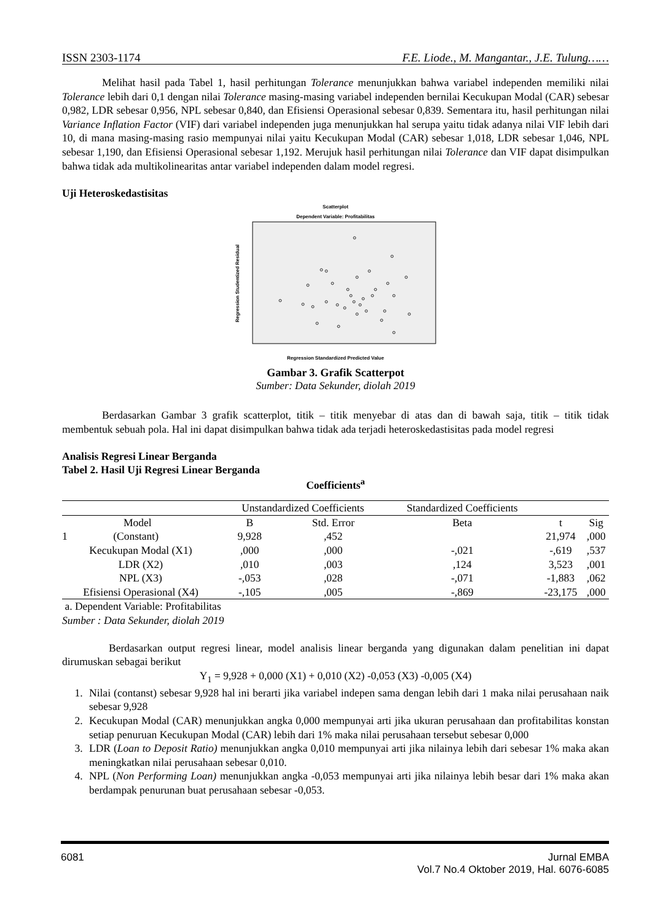ISSN 2303-1174 F.E. Liode., M. Mangantar., J.E. Tulung……
Melihat hasil pada Tabel 1, hasil perhitungan Tolerance menunjukkan bahwa variabel independen memiliki nilai Tolerance lebih dari 0,1 dengan nilai Tolerance masing-masing variabel independen bernilai Kecukupan Modal (CAR) sebesar 0,982, LDR sebesar 0,956, NPL sebesar 0,840, dan Efisiensi Operasional sebesar 0,839. Sementara itu, hasil perhitungan nilai Variance Inflation Factor (VIF) dari variabel independen juga menunjukkan hal serupa yaitu tidak adanya nilai VIF lebih dari 10, di mana masing-masing rasio mempunyai nilai yaitu Kecukupan Modal (CAR) sebesar 1,018, LDR sebesar 1,046, NPL sebesar 1,190, dan Efisiensi Operasional sebesar 1,192. Merujuk hasil perhitungan nilai Tolerance dan VIF dapat disimpulkan bahwa tidak ada multikolinearitas antar variabel independen dalam model regresi.
Uji Heteroskedastisitas
Scatterplot
Dependent Variable: Profitabilitas
Regression Studentized Residual
Regression Standardized Predicted Value
Gambar 3. Grafik Scatterpot
Sumber: Data Sekunder, diolah 2019
Berdasarkan Gambar 3 grafik scatterplot, titik – titik menyebar di atas dan di bawah saja, titik – titik tidak membentuk sebuah pola. Hal ini dapat disimpulkan bahwa tidak ada terjadi heteroskedastisitas pada model regresi
Analisis Regresi Linear Berganda
Tabel 2. Hasil Uji Regresi Linear Berganda
Coefficients<sup>a</sup>
| | Unstandardized Coefficients | | Standardized Coefficients | | |
| --- | --- | --- | --- | --- | --- |
| Model | B | Std. Error | Beta | t | Sig |
| 1 (Constant) | 9,928 | ,452 | | 21,974 | ,000 |
| Kecukupan Modal (X1) | ,000 | ,000 | -,021 | -,619 | ,537 |
| LDR (X2) | ,010 | ,003 | ,124 | 3,523 | ,001 |
| NPL (X3) | -,053 | ,028 | -,071 | -1,883 | ,062 |
| Efisiensi Operasional (X4) | -,105 | ,005 | -,869 | -23,175 | ,000 |
a. Dependent Variable: Profitabilitas
Sumber : Data Sekunder, diolah 2019
Berdasarkan output regresi linear, model analisis linear berganda yang digunakan dalam penelitian ini dapat dirumuskan sebagai berikut
Y<sub>1</sub> = 9,928 + 0,000 (X1) + 0,010 (X2) -0,053 (X3) -0,005 (X4)
1. Nilai (contanst) sebesar 9,928 hal ini berarti jika variabel indepen sama dengan lebih dari 1 maka nilai perusahaan naik sebesar 9,928
2. Kecukupan Modal (CAR) menunjukkan angka 0,000 mempunyai arti jika ukuran perusahaan dan profitabilitas konstan setiap penuruan Kecukupan Modal (CAR) lebih dari 1% maka nilai perusahaan tersebut sebesar 0,000
3. LDR (Loan to Deposit Ratio) menunjukkan angka 0,010 mempunyai arti jika nilainya lebih dari sebesar 1% maka akan meningkatkan nilai perusahaan sebesar 0,010.
4. NPL (Non Performing Loan) menunjukkan angka -0,053 mempunyai arti jika nilainya lebih besar dari 1% maka akan berdampak penurunan buat perusahaan sebesar -0,053.
6081 Jurnal EMBA
Vol.7 No.4 Oktober 2019, Hal. 6076-6085